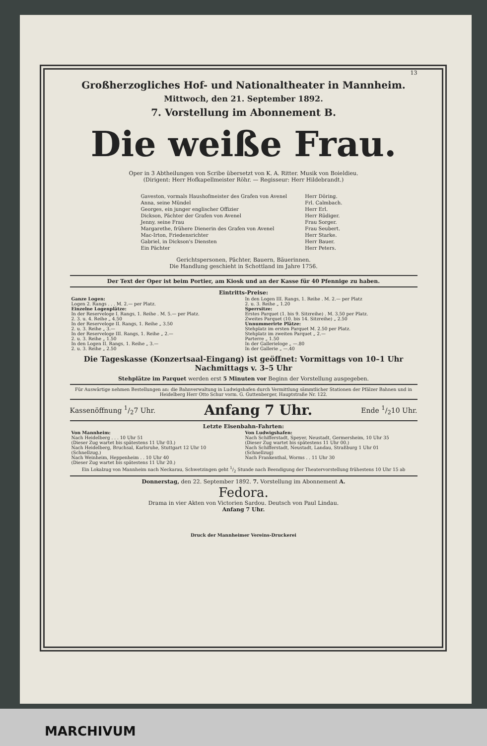13
Großherzogliches Hof- und Nationaltheater in Mannheim.
Mittwoch, den 21. September 1892.
7. Vorstellung im Abonnement B.
Die weiße Frau.
Oper in 3 Abtheilungen von Scribe übersetzt von K. A. Ritter. Musik von Boieldieu.
(Dirigent: Herr Hofkapellmeister Röhr. — Regisseur: Herr Hildebrandt.)
| Gaveston, vormals Haushofmeister des Grafen von Avenel | Herr Döring. |
| Anna, seine Mündel | Frl. Calmbach. |
| Georges, ein junger englischer Offizier | Herr Erl. |
| Dickson, Pächter der Grafen von Avenel | Herr Rüdiger. |
| Jenny, seine Frau | Frau Sorger. |
| Margarethe, frühere Dienerin des Grafen von Avenel | Frau Seubert. |
| Mac-Irton, Friedensrichter | Herr Starke. |
| Gabriel, in Dickson's Diensten | Herr Bauer. |
| Ein Pächter | Herr Peters. |
Gerichtspersonen, Pächter, Bauern, Bäuerinnen.
Die Handlung geschieht in Schottland im Jahre 1756.
Der Text der Oper ist beim Portier, am Kiosk und an der Kasse für 40 Pfennige zu haben.
Eintritts-Preise:
| Ganze Logen: Logen 2. Rangs . . . M. 2.— per Platz. Einzelne Logenplätze: In der Reserveloge I. Rangs, 1. Reihe . M. 5.— per Platz. 2. 3. u. 4. Reihe „ 4.50 In der Reserveloge II. Rangs, 1. Reihe „ 3.50 2. u. 3. Reihe „ 3.— In der Reserveloge III. Rangs, 1. Reihe „ 2.— 2. u. 3. Reihe „ 1.50 In den Logen II. Rangs, 1. Reihe „ 3.— 2. u. 3. Reihe „ 2.50 | In den Logen III. Rangs, 1. Reihe . M. 2.— per Platz 2. u. 3. Reihe „ 1.20 Sperrsitze: Erstes Parquet (1. bis 9. Sitzreihe) . M. 3.50 per Platz. Zweites Parquet (10. bis 14. Sitzreihe) „ 2.50 Unnummerirte Plätze: Stehplatz im ersten Parquet M. 2.50 per Platz. Stehplatz im zweiten Parquet „ 2.— Parterre „ 1.50 In der Gallerieloge „ —.80 In der Gallerie „ —.40 |
Die Tageskasse (Konzertsaal-Eingang) ist geöffnet: Vormittags von 10–1 Uhr Nachmittags v. 3–5 Uhr
Stehplätze im Parquet werden erst 5 Minuten vor Beginn der Vorstellung ausgegeben.
Für Auswärtige nehmen Bestellungen an: die Bahnverwaltung in Ludwigshafen durch Vermittlung sämmtlicher Stationen der Pfälzer Bahnen und in Heidelberg Herr Otto Schur vorm. G. Guttenberger, Hauptstraße Nr. 122.
Kassenöffnung 1/27 Uhr. Anfang 7 Uhr. Ende 1/210 Uhr.
Letzte Eisenbahn-Fahrten:
| Von Mannheim: Nach Heidelberg . . . 10 Uhr 51 (Dieser Zug wartet bis spätestens 11 Uhr 03.) Nach Heidelberg, Bruchsal, Karlsruhe, Stuttgart 12 Uhr 10 (Schnellzug.) Nach Weinheim, Heppenheim . . 10 Uhr 40 (Dieser Zug wartet bis spätestens 11 Uhr 20.) | Von Ludwigshafen: Nach Schifferstadt, Speyer, Neustadt, Germersheim, 10 Uhr 35 (Dieser Zug wartet bis spätestens 11 Uhr 00.) Nach Schifferstadt, Neustadt, Landau, Straßburg 1 Uhr 01 (Schnellzug) Nach Frankenthal, Worms . . 11 Uhr 30 |
Ein Lokalzug von Mannheim nach Neckarau, Schwetzingen geht 1/2 Stunde nach Beendigung der Theatervorstellung frühestens 10 Uhr 15 ab
Donnerstag, den 22. September 1892. 7. Vorstellung im Abonnement A.
Fedora.
Drama in vier Akten von Victorien Sardou. Deutsch von Paul Lindau.
Anfang 7 Uhr.
Druck der Mannheimer Vereins-Druckerei
MARCHIVUM